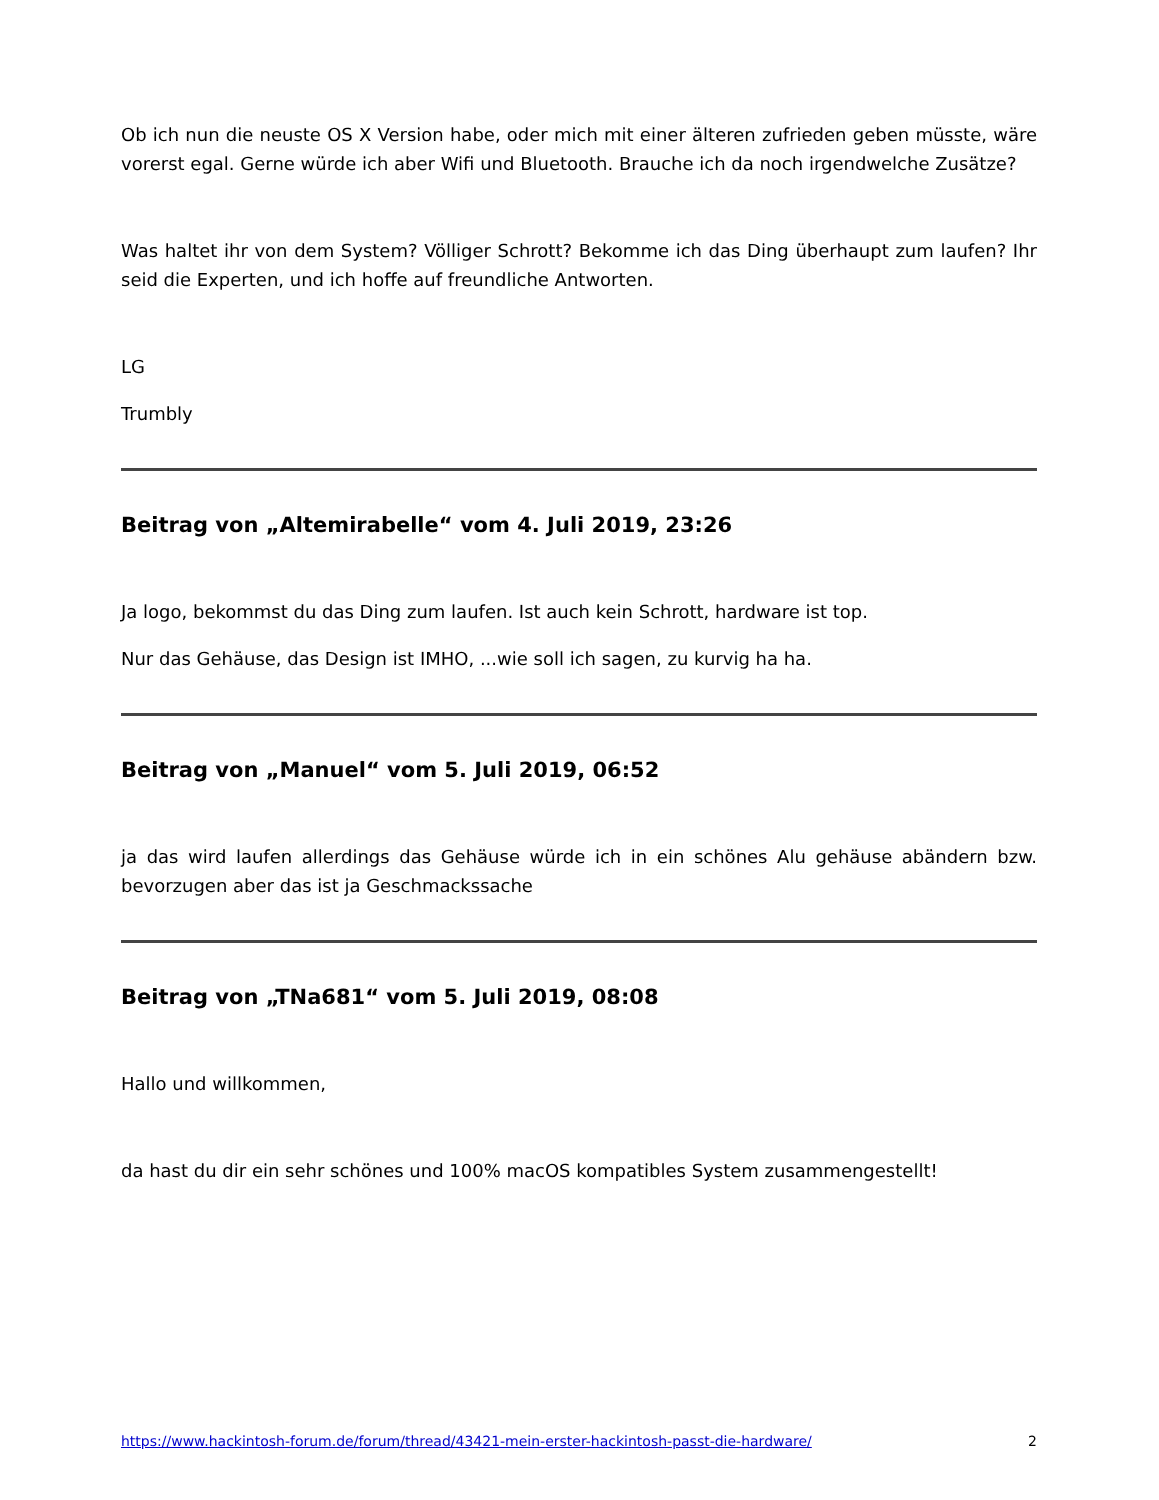Ob ich nun die neuste OS X Version habe, oder mich mit einer älteren zufrieden geben müsste, wäre vorerst egal. Gerne würde ich aber Wifi und Bluetooth. Brauche ich da noch irgendwelche Zusätze?
Was haltet ihr von dem System? Völliger Schrott? Bekomme ich das Ding überhaupt zum laufen? Ihr seid die Experten, und ich hoffe auf freundliche Antworten.
LG
Trumbly
Beitrag von „Altemirabelle“ vom 4. Juli 2019, 23:26
Ja logo, bekommst du das Ding zum laufen. Ist auch kein Schrott, hardware ist top.
Nur das Gehäuse, das Design ist IMHO, ...wie soll ich sagen, zu kurvig ha ha.
Beitrag von „Manuel“ vom 5. Juli 2019, 06:52
ja das wird laufen allerdings das Gehäuse würde ich in ein schönes Alu gehäuse abändern bzw. bevorzugen aber das ist ja Geschmackssache
Beitrag von „TNa681“ vom 5. Juli 2019, 08:08
Hallo und willkommen,
da hast du dir ein sehr schönes und 100% macOS kompatibles System zusammengestellt!
https://www.hackintosh-forum.de/forum/thread/43421-mein-erster-hackintosh-passt-die-hardware/ 2